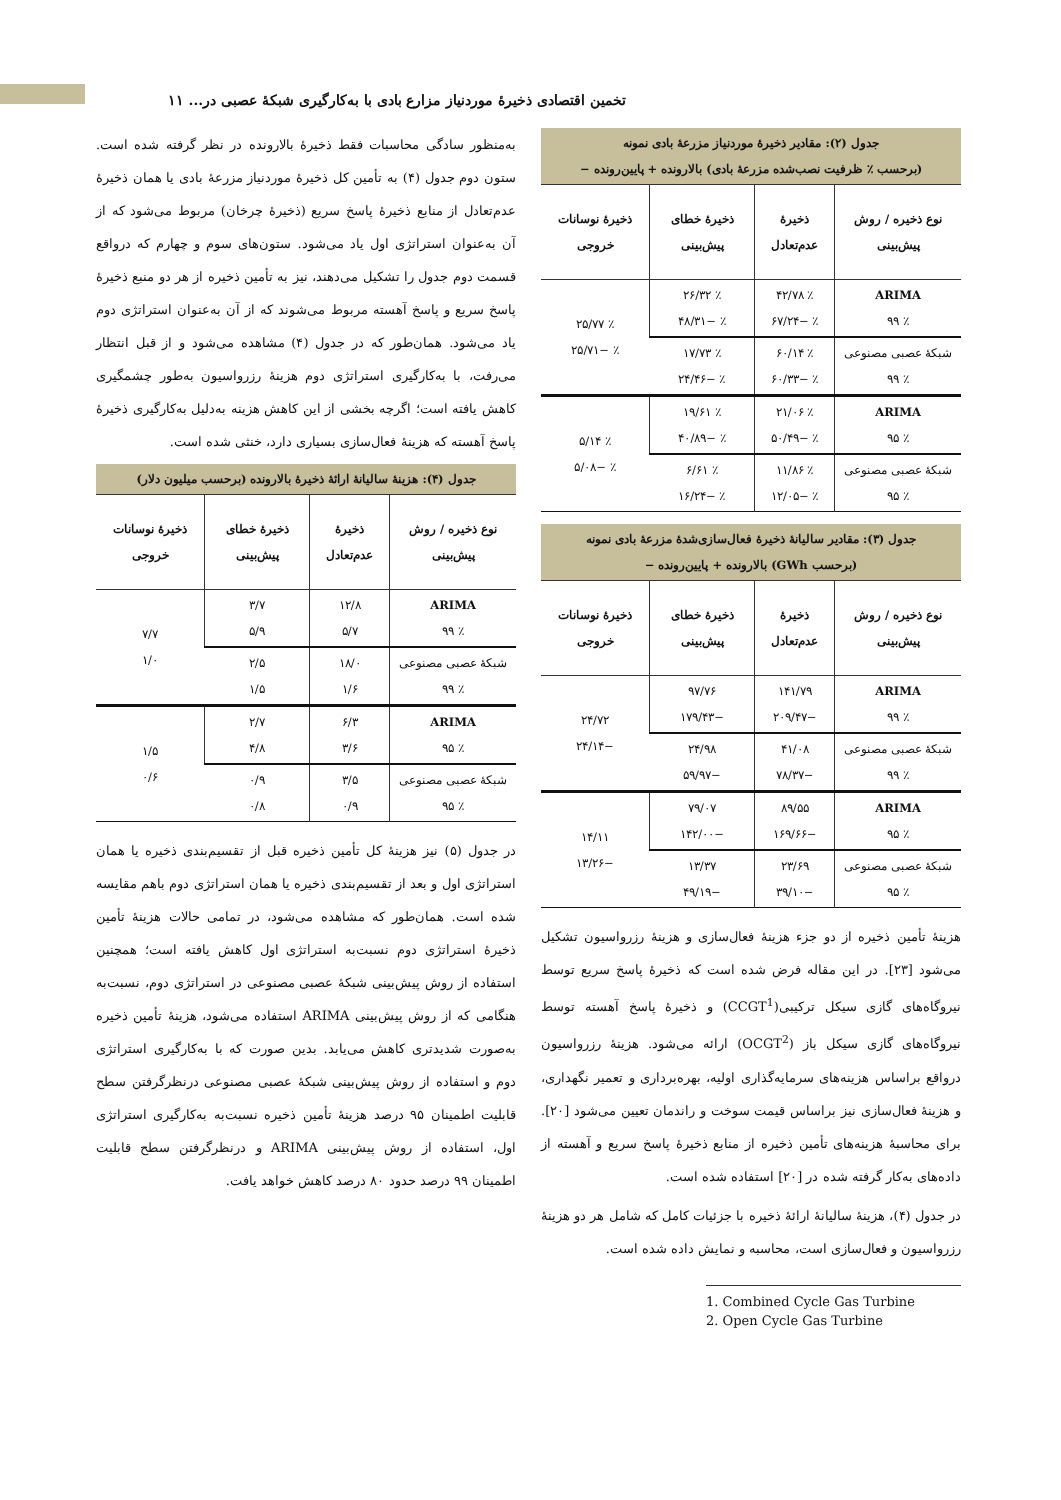تخمین اقتصادی ذخیرهٔ موردنیاز مزارع بادی با به‌کارگیری شبکهٔ عصبی در... ۱۱
| جدول (۲): مقادیر ذخیرهٔ موردنیاز مزرعهٔ بادی نمونه (برحسب ٪ ظرفیت نصب‌شده مزرعهٔ بادی) بالارونده + پایین‌رونده − | | | |
| نوع ذخیره / روش پیش‌بینی | ذخیرهٔ عدم‌تعادل | ذخیرهٔ خطای پیش‌بینی | ذخیرهٔ نوسانات خروجی |
| ARIMA ٪ ۹۹ | ٪ ۴۲/۷۸ ٪ −۶۷/۲۴ | ٪ ۲۶/۳۲ ٪ −۴۸/۳۱ | ٪ ۲۵/۷۷ ٪ −۲۵/۷۱ |
| شبکهٔ عصبی مصنوعی ٪ ۹۹ | ٪ ۶۰/۱۴ ٪ −۶۰/۳۳ | ٪ ۱۷/۷۳ ٪ −۲۴/۴۶ | |
| ARIMA ٪ ۹۵ | ٪ ۲۱/۰۶ ٪ −۵۰/۴۹ | ٪ ۱۹/۶۱ ٪ −۴۰/۸۹ | ٪ ۵/۱۴ ٪ −۵/۰۸ |
| شبکهٔ عصبی مصنوعی ٪ ۹۵ | ٪ ۱۱/۸۶ ٪ −۱۲/۰۵ | ٪ ۶/۶۱ ٪ −۱۶/۲۴ | |
| جدول (۳): مقادیر سالیانهٔ ذخیرهٔ فعال‌سازی‌شدهٔ مزرعهٔ بادی نمونه (برحسب GWh) بالارونده + پایین‌رونده − | | | |
| نوع ذخیره / روش پیش‌بینی | ذخیرهٔ عدم‌تعادل | ذخیرهٔ خطای پیش‌بینی | ذخیرهٔ نوسانات خروجی |
| ARIMA ٪ ۹۹ | ۱۴۱/۷۹ −۲۰۹/۴۷ | ۹۷/۷۶ −۱۷۹/۴۳ | ۲۴/۷۲ −۲۴/۱۴ |
| شبکهٔ عصبی مصنوعی ٪ ۹۹ | ۴۱/۰۸ −۷۸/۳۷ | ۲۴/۹۸ −۵۹/۹۷ | |
| ARIMA ٪ ۹۵ | ۸۹/۵۵ −۱۶۹/۶۶ | ۷۹/۰۷ −۱۴۲/۰۰ | ۱۴/۱۱ −۱۳/۲۶ |
| شبکهٔ عصبی مصنوعی ٪ ۹۵ | ۲۳/۶۹ −۳۹/۱۰ | ۱۳/۳۷ −۴۹/۱۹ | |
هزینهٔ تأمین ذخیره از دو جزء هزینهٔ فعال‌سازی و هزینهٔ رزرواسیون تشکیل می‌شود [۲۳]. در این مقاله فرض شده است که ذخیرهٔ پاسخ سریع توسط نیروگاه‌های گازی سیکل ترکیبی(CCGT<sup>1</sup>) و ذخیرهٔ پاسخ آهسته توسط نیروگاه‌های گازی سیکل باز (OCGT<sup>2</sup>) ارائه می‌شود. هزینهٔ رزرواسیون درواقع براساس هزینه‌های سرمایه‌گذاری اولیه، بهره‌برداری و تعمیر نگهداری، و هزینهٔ فعال‌سازی نیز براساس قیمت سوخت و راندمان تعیین می‌شود [۲۰]. برای محاسبهٔ هزینه‌های تأمین ذخیره از منابع ذخیرهٔ پاسخ سریع و آهسته از داده‌های به‌کار گرفته شده در [۲۰] استفاده شده است.
در جدول (۴)، هزینهٔ سالیانهٔ ارائهٔ ذخیره با جزئیات کامل که شامل هر دو هزینهٔ رزرواسیون و فعال‌سازی است، محاسبه و نمایش داده شده است.
1. Combined Cycle Gas Turbine
2. Open Cycle Gas Turbine
به‌منظور سادگی محاسبات فقط ذخیرهٔ بالارونده در نظر گرفته شده است. ستون دوم جدول (۴) به تأمین کل ذخیرهٔ موردنیاز مزرعهٔ بادی یا همان ذخیرهٔ عدم‌تعادل از منابع ذخیرهٔ پاسخ سریع (ذخیرهٔ چرخان) مربوط می‌شود که از آن به‌عنوان استراتژی اول یاد می‌شود. ستون‌های سوم و چهارم که درواقع قسمت دوم جدول را تشکیل می‌دهند، نیز به تأمین ذخیره از هر دو منبع ذخیرهٔ پاسخ سریع و پاسخ آهسته مربوط می‌شوند که از آن به‌عنوان استراتژی دوم یاد می‌شود. همان‌طور که در جدول (۴) مشاهده می‌شود و از قبل انتظار می‌رفت، با به‌کارگیری استراتژی دوم هزینهٔ رزرواسیون به‌طور چشمگیری کاهش یافته است؛ اگرچه بخشی از این کاهش هزینه به‌دلیل به‌کارگیری ذخیرهٔ پاسخ آهسته که هزینهٔ فعال‌سازی بسیاری دارد، خنثی شده است.
| جدول (۴): هزینهٔ سالیانهٔ ارائهٔ ذخیرهٔ بالارونده (برحسب میلیون دلار) | | | |
| نوع ذخیره / روش پیش‌بینی | ذخیرهٔ عدم‌تعادل | ذخیرهٔ خطای پیش‌بینی | ذخیرهٔ نوسانات خروجی |
| ARIMA ٪ ۹۹ | ۱۲/۸ ۵/۷ | ۳/۷ ۵/۹ | ۷/۷ ۱/۰ |
| شبکهٔ عصبی مصنوعی ٪ ۹۹ | ۱۸/۰ ۱/۶ | ۲/۵ ۱/۵ | |
| ARIMA ٪ ۹۵ | ۶/۳ ۳/۶ | ۲/۷ ۴/۸ | ۱/۵ ۰/۶ |
| شبکهٔ عصبی مصنوعی ٪ ۹۵ | ۳/۵ ۰/۹ | ۰/۹ ۰/۸ | |
در جدول (۵) نیز هزینهٔ کل تأمین ذخیره قبل از تقسیم‌بندی ذخیره یا همان استراتژی اول و بعد از تقسیم‌بندی ذخیره یا همان استراتژی دوم باهم مقایسه شده است. همان‌طور که مشاهده می‌شود، در تمامی حالات هزینهٔ تأمین ذخیرهٔ استراتژی دوم نسبت‌به استراتژی اول کاهش یافته است؛ همچنین استفاده از روش پیش‌بینی شبکهٔ عصبی مصنوعی در استراتژی دوم، نسبت‌به هنگامی که از روش پیش‌بینی ARIMA استفاده می‌شود، هزینهٔ تأمین ذخیره به‌صورت شدیدتری کاهش می‌یابد. بدین صورت که با به‌کارگیری استراتژی دوم و استفاده از روش پیش‌بینی شبکهٔ عصبی مصنوعی درنظرگرفتن سطح قابلیت اطمینان ۹۵ درصد هزینهٔ تأمین ذخیره نسبت‌به به‌کارگیری استراتژی اول، استفاده از روش پیش‌بینی ARIMA و درنظرگرفتن سطح قابلیت اطمینان ۹۹ درصد حدود ۸۰ درصد کاهش خواهد یافت.